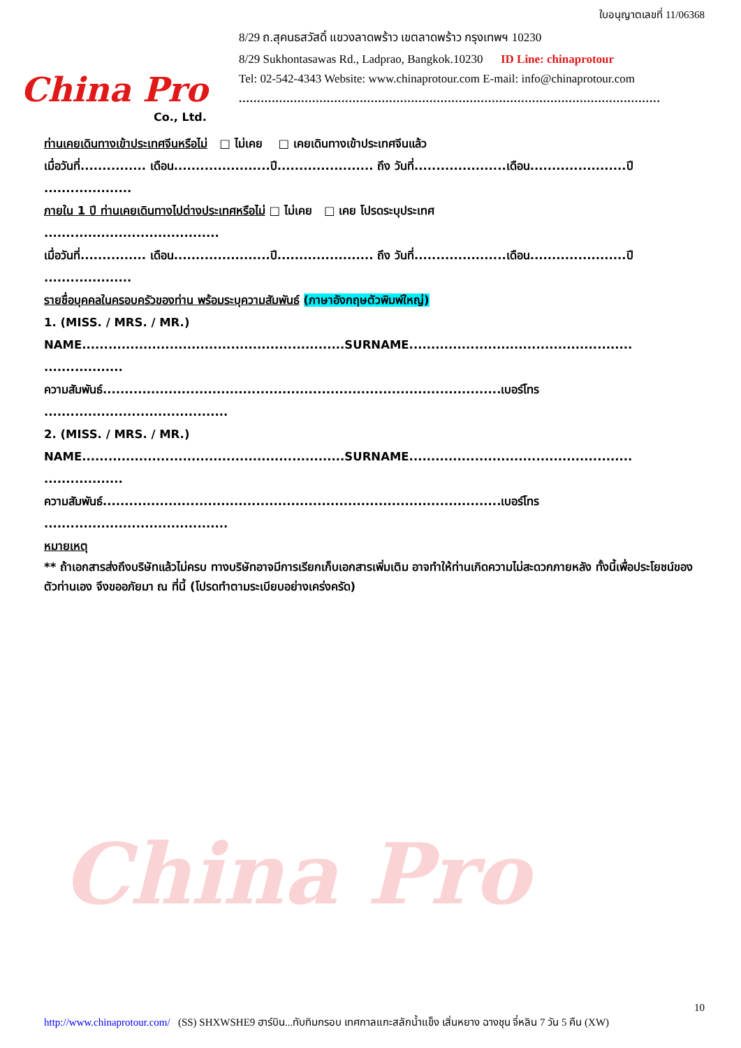China Pro
China Pro
Co., Ltd.
ใบอนุญาตเลขที่ 11/06368
8/29 ถ.สุคนธสวัสดิ์ แขวงลาดพร้าว เขตลาดพร้าว กรุงเทพฯ 10230
8/29 Sukhontasawas Rd., Ladprao, Bangkok.10230 ID Line: chinaprotour
Tel: 02-542-4343 Website: www.chinaprotour.com E-mail: info@chinaprotour.com
...................................................................................................................
ท่านเคยเดินทางเข้าประเทศจีนหรือไม่ □ ไม่เคย □ เคยเดินทางเข้าประเทศจีนแล้ว
เมื่อวันที่............... เดือน......................ปี...................... ถึง วันที่.....................เดือน......................ปี
....................
ภายใน 1 ปี ท่านเคยเดินทางไปต่างประเทศหรือไม่ □ ไม่เคย □ เคย โปรดระบุประเทศ
........................................
เมื่อวันที่............... เดือน......................ปี...................... ถึง วันที่.....................เดือน......................ปี
....................
รายชื่อบุคคลในครอบครัวของท่าน พร้อมระบุความสัมพันธ์ (ภาษาอังกฤษตัวพิมพ์ใหญ่)
1. (MISS. / MRS. / MR.)
NAME............................................................SURNAME...................................................
..................
ความสัมพันธ์...........................................................................................เบอร์โทร
..........................................
2. (MISS. / MRS. / MR.)
NAME............................................................SURNAME...................................................
..................
ความสัมพันธ์...........................................................................................เบอร์โทร
..........................................
หมายเหตุ
** ถ้าเอกสารส่งถึงบริษัทแล้วไม่ครบ ทางบริษัทอาจมีการเรียกเก็บเอกสารเพิ่มเติม อาจทำให้ท่านเกิดความไม่สะดวกภายหลัง ทั้งนี้เพื่อประโยชน์ของตัวท่านเอง จึงขออภัยมา ณ ที่นี้ (โปรดทำตามระเบียบอย่างเคร่งครัด)
http://www.chinaprotour.com/ (SS) SHXWSHE9 ฮาร์บิน...ทับทิมกรอบ เทศกาลแกะสลักน้ำแข็ง เสิ่นหยาง ฉางชุน จี๋หลิน 7 วัน 5 คืน (XW) 10